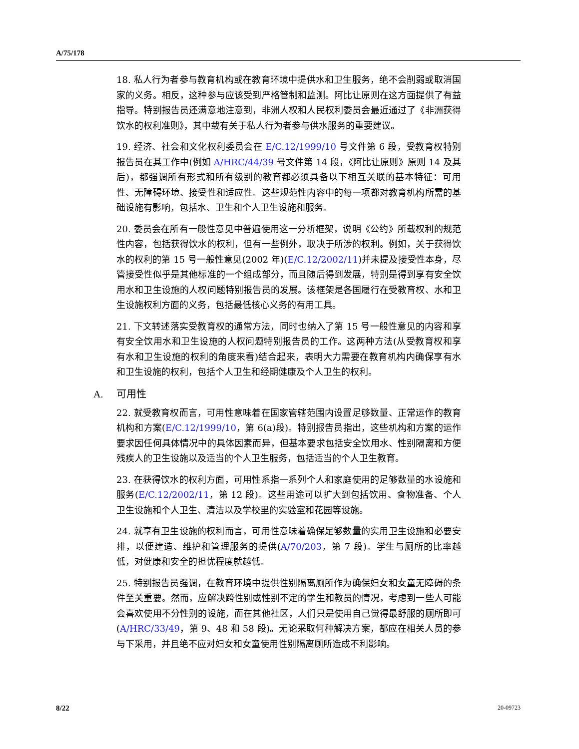A/75/178
18. 私人行为者参与教育机构或在教育环境中提供水和卫生服务，绝不会削弱或取消国家的义务。相反，这种参与应该受到严格管制和监测。阿比让原则在这方面提供了有益指导。特别报告员还满意地注意到，非洲人权和人民权利委员会最近通过了《非洲获得饮水的权利准则》，其中载有关于私人行为者参与供水服务的重要建议。
19. 经济、社会和文化权利委员会在 E/C.12/1999/10 号文件第 6 段，受教育权特别报告员在其工作中(例如 A/HRC/44/39 号文件第 14 段，《阿比让原则》原则 14 及其后)，都强调所有形式和所有级别的教育都必须具备以下相互关联的基本特征：可用性、无障碍环境、接受性和适应性。这些规范性内容中的每一项都对教育机构所需的基础设施有影响，包括水、卫生和个人卫生设施和服务。
20. 委员会在所有一般性意见中普遍使用这一分析框架，说明《公约》所载权利的规范性内容，包括获得饮水的权利，但有一些例外，取决于所涉的权利。例如，关于获得饮水的权利的第 15 号一般性意见(2002 年)(E/C.12/2002/11)并未提及接受性本身，尽管接受性似乎是其他标准的一个组成部分，而且随后得到发展，特别是得到享有安全饮用水和卫生设施的人权问题特别报告员的发展。该框架是各国履行在受教育权、水和卫生设施权利方面的义务，包括最低核心义务的有用工具。
21. 下文转述落实受教育权的通常方法，同时也纳入了第 15 号一般性意见的内容和享有安全饮用水和卫生设施的人权问题特别报告员的工作。这两种方法(从受教育权和享有水和卫生设施的权利的角度来看)结合起来，表明大力需要在教育机构内确保享有水和卫生设施的权利，包括个人卫生和经期健康及个人卫生的权利。
A. 可用性
22. 就受教育权而言，可用性意味着在国家管辖范围内设置足够数量、正常运作的教育机构和方案(E/C.12/1999/10，第 6(a)段)。特别报告员指出，这些机构和方案的运作要求因任何具体情况中的具体因素而异，但基本要求包括安全饮用水、性别隔离和方便残疾人的卫生设施以及适当的个人卫生服务，包括适当的个人卫生教育。
23. 在获得饮水的权利方面，可用性系指一系列个人和家庭使用的足够数量的水设施和服务(E/C.12/2002/11，第 12 段)。这些用途可以扩大到包括饮用、食物准备、个人卫生设施和个人卫生、清洁以及学校里的实验室和花园等设施。
24. 就享有卫生设施的权利而言，可用性意味着确保足够数量的实用卫生设施和必要安排，以便建造、维护和管理服务的提供(A/70/203，第 7 段)。学生与厕所的比率越低，对健康和安全的担忧程度就越低。
25. 特别报告员强调，在教育环境中提供性别隔离厕所作为确保妇女和女童无障碍的条件至关重要。然而，应解决跨性别或性别不定的学生和教员的情况，考虑到一些人可能会喜欢使用不分性别的设施，而在其他社区，人们只是使用自己觉得最舒服的厕所即可(A/HRC/33/49，第 9、48 和 58 段)。无论采取何种解决方案，都应在相关人员的参与下采用，并且绝不应对妇女和女童使用性别隔离厕所造成不利影响。
8/22 20-09723